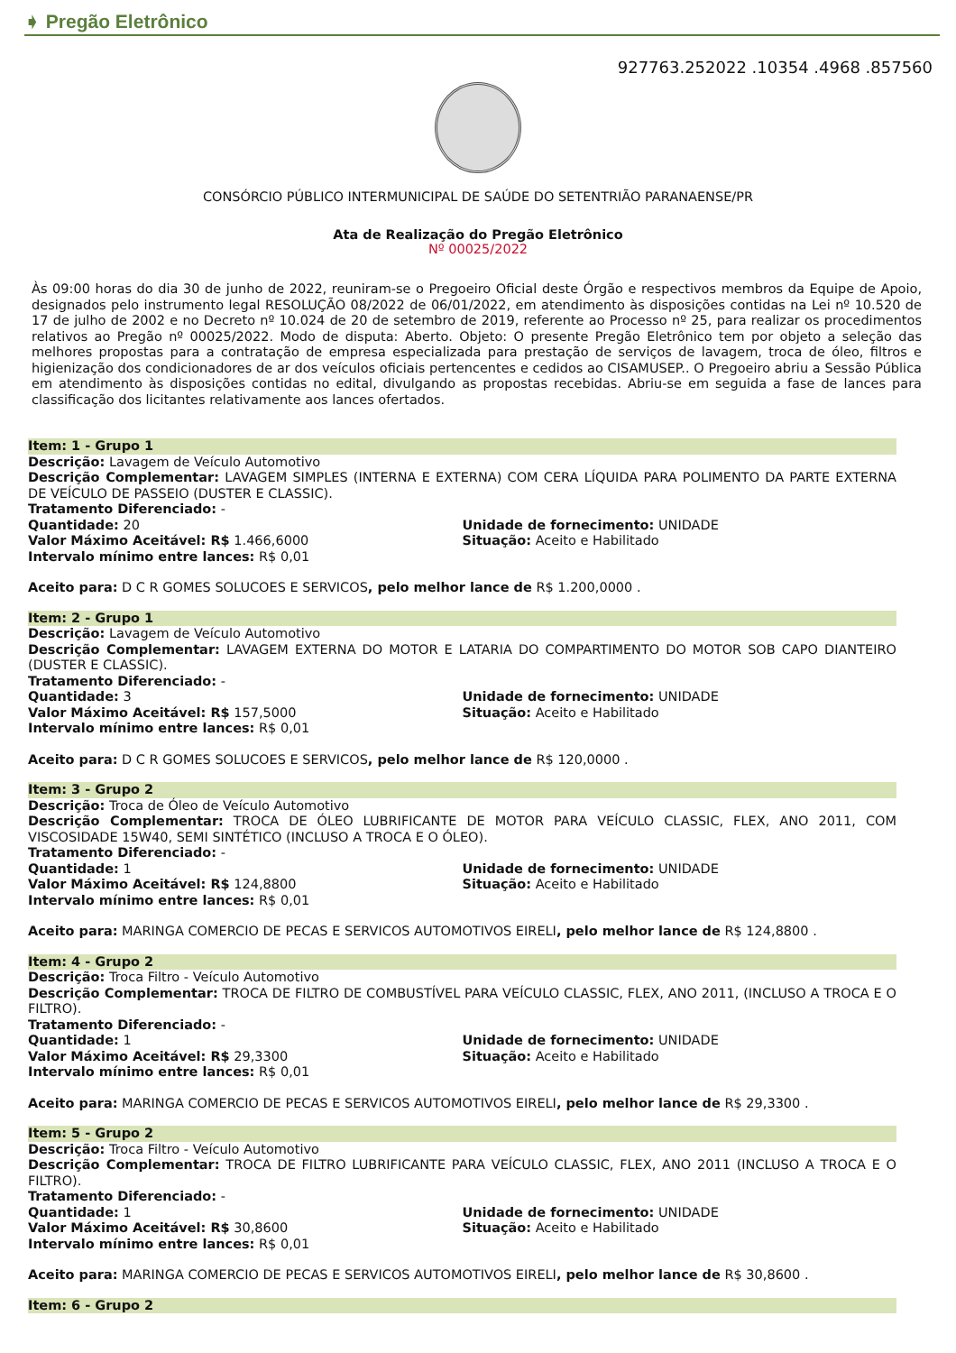➧ Pregão Eletrônico
927763.252022 .10354 .4968 .857560
CONSÓRCIO PÚBLICO INTERMUNICIPAL DE SAÚDE DO SETENTRIÃO PARANAENSE/PR
Ata de Realização do Pregão Eletrônico
Nº 00025/2022
Às 09:00 horas do dia 30 de junho de 2022, reuniram-se o Pregoeiro Oficial deste Órgão e respectivos membros da Equipe de Apoio, designados pelo instrumento legal RESOLUÇÃO 08/2022 de 06/01/2022, em atendimento às disposições contidas na Lei nº 10.520 de 17 de julho de 2002 e no Decreto nº 10.024 de 20 de setembro de 2019, referente ao Processo nº 25, para realizar os procedimentos relativos ao Pregão nº 00025/2022. Modo de disputa: Aberto. Objeto: O presente Pregão Eletrônico tem por objeto a seleção das melhores propostas para a contratação de empresa especializada para prestação de serviços de lavagem, troca de óleo, filtros e higienização dos condicionadores de ar dos veículos oficiais pertencentes e cedidos ao CISAMUSEP.. O Pregoeiro abriu a Sessão Pública em atendimento às disposições contidas no edital, divulgando as propostas recebidas. Abriu-se em seguida a fase de lances para classificação dos licitantes relativamente aos lances ofertados.
Item: 1 - Grupo 1
Descrição: Lavagem de Veículo Automotivo
Descrição Complementar: LAVAGEM SIMPLES (INTERNA E EXTERNA) COM CERA LÍQUIDA PARA POLIMENTO DA PARTE EXTERNA DE VEÍCULO DE PASSEIO (DUSTER E CLASSIC).
Tratamento Diferenciado: -
Quantidade: 20 Unidade de fornecimento: UNIDADE
Valor Máximo Aceitável: R$ 1.466,6000
Situação: Aceito e Habilitado
Intervalo mínimo entre lances: R$ 0,01
Aceito para: D C R GOMES SOLUCOES E SERVICOS, pelo melhor lance de R$ 1.200,0000 .
Item: 2 - Grupo 1
Descrição: Lavagem de Veículo Automotivo
Descrição Complementar: LAVAGEM EXTERNA DO MOTOR E LATARIA DO COMPARTIMENTO DO MOTOR SOB CAPO DIANTEIRO (DUSTER E CLASSIC).
Tratamento Diferenciado: -
Quantidade: 3 Unidade de fornecimento: UNIDADE
Valor Máximo Aceitável: R$ 157,5000
Situação: Aceito e Habilitado
Intervalo mínimo entre lances: R$ 0,01
Aceito para: D C R GOMES SOLUCOES E SERVICOS, pelo melhor lance de R$ 120,0000 .
Item: 3 - Grupo 2
Descrição: Troca de Óleo de Veículo Automotivo
Descrição Complementar: TROCA DE ÓLEO LUBRIFICANTE DE MOTOR PARA VEÍCULO CLASSIC, FLEX, ANO 2011, COM VISCOSIDADE 15W40, SEMI SINTÉTICO (INCLUSO A TROCA E O ÓLEO).
Tratamento Diferenciado: -
Quantidade: 1 Unidade de fornecimento: UNIDADE
Valor Máximo Aceitável: R$ 124,8800
Situação: Aceito e Habilitado
Intervalo mínimo entre lances: R$ 0,01
Aceito para: MARINGA COMERCIO DE PECAS E SERVICOS AUTOMOTIVOS EIRELI, pelo melhor lance de R$ 124,8800 .
Item: 4 - Grupo 2
Descrição: Troca Filtro - Veículo Automotivo
Descrição Complementar: TROCA DE FILTRO DE COMBUSTÍVEL PARA VEÍCULO CLASSIC, FLEX, ANO 2011, (INCLUSO A TROCA E O FILTRO).
Tratamento Diferenciado: -
Quantidade: 1 Unidade de fornecimento: UNIDADE
Valor Máximo Aceitável: R$ 29,3300
Situação: Aceito e Habilitado
Intervalo mínimo entre lances: R$ 0,01
Aceito para: MARINGA COMERCIO DE PECAS E SERVICOS AUTOMOTIVOS EIRELI, pelo melhor lance de R$ 29,3300 .
Item: 5 - Grupo 2
Descrição: Troca Filtro - Veículo Automotivo
Descrição Complementar: TROCA DE FILTRO LUBRIFICANTE PARA VEÍCULO CLASSIC, FLEX, ANO 2011 (INCLUSO A TROCA E O FILTRO).
Tratamento Diferenciado: -
Quantidade: 1 Unidade de fornecimento: UNIDADE
Valor Máximo Aceitável: R$ 30,8600
Situação: Aceito e Habilitado
Intervalo mínimo entre lances: R$ 0,01
Aceito para: MARINGA COMERCIO DE PECAS E SERVICOS AUTOMOTIVOS EIRELI, pelo melhor lance de R$ 30,8600 .
Item: 6 - Grupo 2